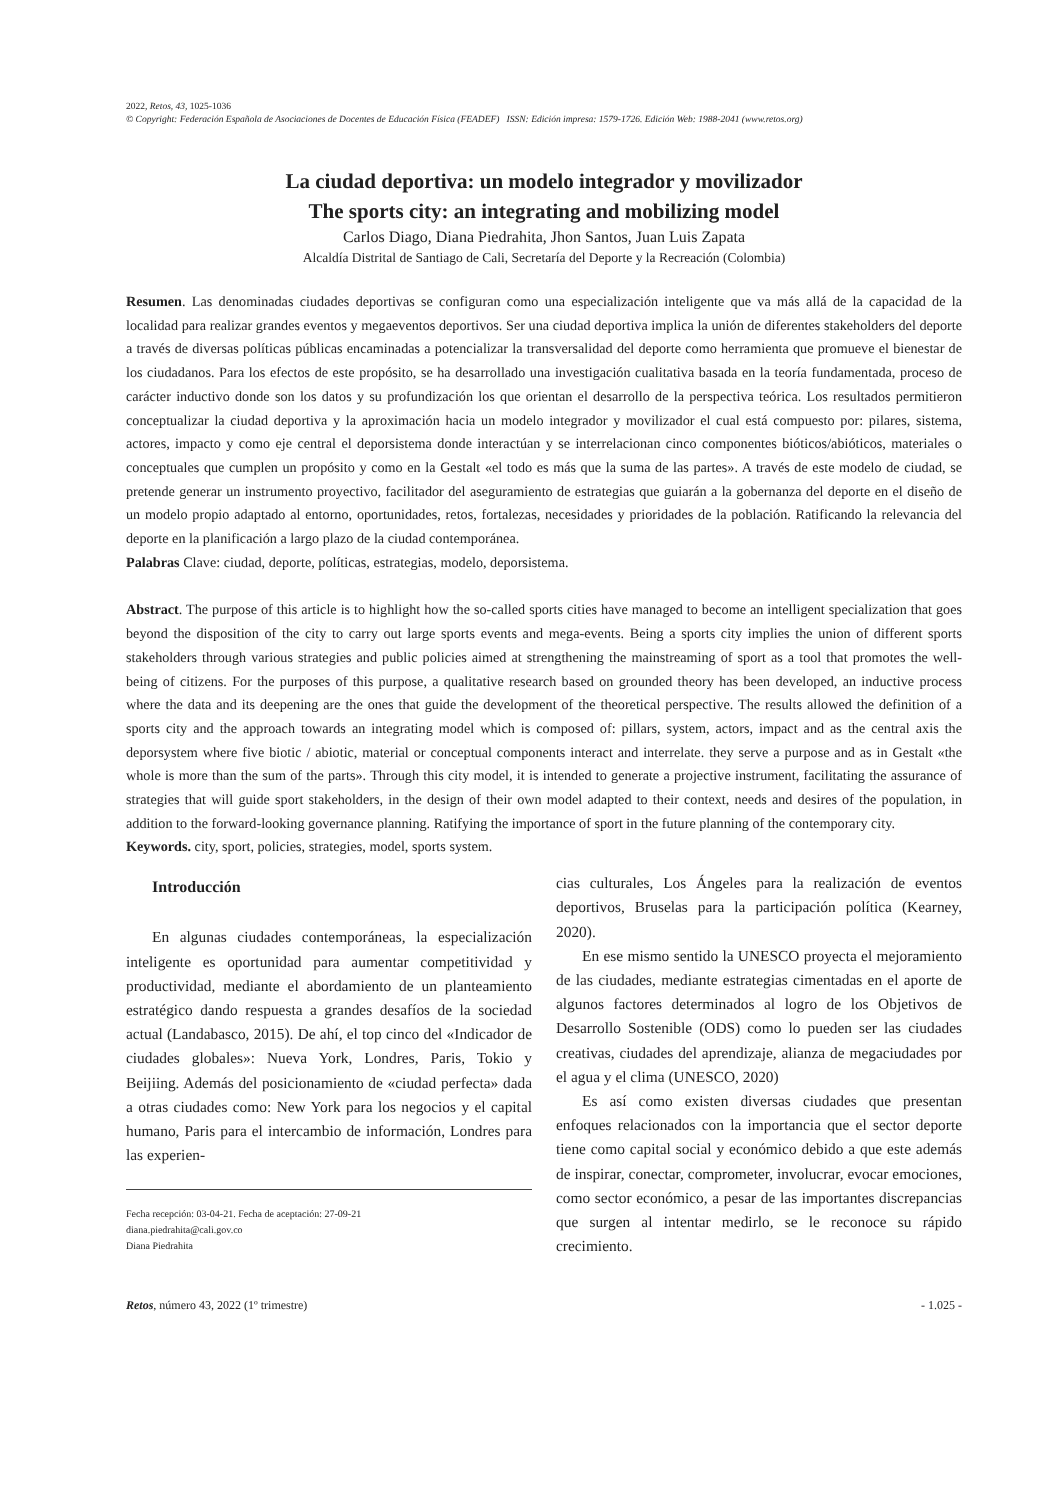2022, Retos, 43, 1025-1036
© Copyright: Federación Española de Asociaciones de Docentes de Educación Física (FEADEF) ISSN: Edición impresa: 1579-1726. Edición Web: 1988-2041 (www.retos.org)
La ciudad deportiva: un modelo integrador y movilizador
The sports city: an integrating and mobilizing model
Carlos Diago, Diana Piedrahita, Jhon Santos, Juan Luis Zapata
Alcaldía Distrital de Santiago de Cali, Secretaría del Deporte y la Recreación (Colombia)
Resumen. Las denominadas ciudades deportivas se configuran como una especialización inteligente que va más allá de la capacidad de la localidad para realizar grandes eventos y megaeventos deportivos. Ser una ciudad deportiva implica la unión de diferentes stakeholders del deporte a través de diversas políticas públicas encaminadas a potencializar la transversalidad del deporte como herramienta que promueve el bienestar de los ciudadanos. Para los efectos de este propósito, se ha desarrollado una investigación cualitativa basada en la teoría fundamentada, proceso de carácter inductivo donde son los datos y su profundización los que orientan el desarrollo de la perspectiva teórica. Los resultados permitieron conceptualizar la ciudad deportiva y la aproximación hacia un modelo integrador y movilizador el cual está compuesto por: pilares, sistema, actores, impacto y como eje central el deporsistema donde interactúan y se interrelacionan cinco componentes bióticos/abióticos, materiales o conceptuales que cumplen un propósito y como en la Gestalt «el todo es más que la suma de las partes». A través de este modelo de ciudad, se pretende generar un instrumento proyectivo, facilitador del aseguramiento de estrategias que guiarán a la gobernanza del deporte en el diseño de un modelo propio adaptado al entorno, oportunidades, retos, fortalezas, necesidades y prioridades de la población. Ratificando la relevancia del deporte en la planificación a largo plazo de la ciudad contemporánea.
Palabras Clave: ciudad, deporte, políticas, estrategias, modelo, deporsistema.
Abstract. The purpose of this article is to highlight how the so-called sports cities have managed to become an intelligent specialization that goes beyond the disposition of the city to carry out large sports events and mega-events. Being a sports city implies the union of different sports stakeholders through various strategies and public policies aimed at strengthening the mainstreaming of sport as a tool that promotes the well-being of citizens. For the purposes of this purpose, a qualitative research based on grounded theory has been developed, an inductive process where the data and its deepening are the ones that guide the development of the theoretical perspective. The results allowed the definition of a sports city and the approach towards an integrating model which is composed of: pillars, system, actors, impact and as the central axis the deporsystem where five biotic / abiotic, material or conceptual components interact and interrelate. they serve a purpose and as in Gestalt «the whole is more than the sum of the parts». Through this city model, it is intended to generate a projective instrument, facilitating the assurance of strategies that will guide sport stakeholders, in the design of their own model adapted to their context, needs and desires of the population, in addition to the forward-looking governance planning. Ratifying the importance of sport in the future planning of the contemporary city.
Keywords. city, sport, policies, strategies, model, sports system.
Introducción
En algunas ciudades contemporáneas, la especialización inteligente es oportunidad para aumentar competitividad y productividad, mediante el abordamiento de un planteamiento estratégico dando respuesta a grandes desafíos de la sociedad actual (Landabasco, 2015). De ahí, el top cinco del «Indicador de ciudades globales»: Nueva York, Londres, Paris, Tokio y Beijiing. Además del posicionamiento de «ciudad perfecta» dada a otras ciudades como: New York para los negocios y el capital humano, Paris para el intercambio de información, Londres para las experien-
Fecha recepción: 03-04-21. Fecha de aceptación: 27-09-21
diana.piedrahita@cali.gov.co
Diana Piedrahita
cias culturales, Los Ángeles para la realización de eventos deportivos, Bruselas para la participación política (Kearney, 2020).
En ese mismo sentido la UNESCO proyecta el mejoramiento de las ciudades, mediante estrategias cimentadas en el aporte de algunos factores determinados al logro de los Objetivos de Desarrollo Sostenible (ODS) como lo pueden ser las ciudades creativas, ciudades del aprendizaje, alianza de megaciudades por el agua y el clima (UNESCO, 2020)
Es así como existen diversas ciudades que presentan enfoques relacionados con la importancia que el sector deporte tiene como capital social y económico debido a que este además de inspirar, conectar, comprometer, involucrar, evocar emociones, como sector económico, a pesar de las importantes discrepancias que surgen al intentar medirlo, se le reconoce su rápido crecimiento.
Retos, número 43, 2022 (1º trimestre) - 1.025 -